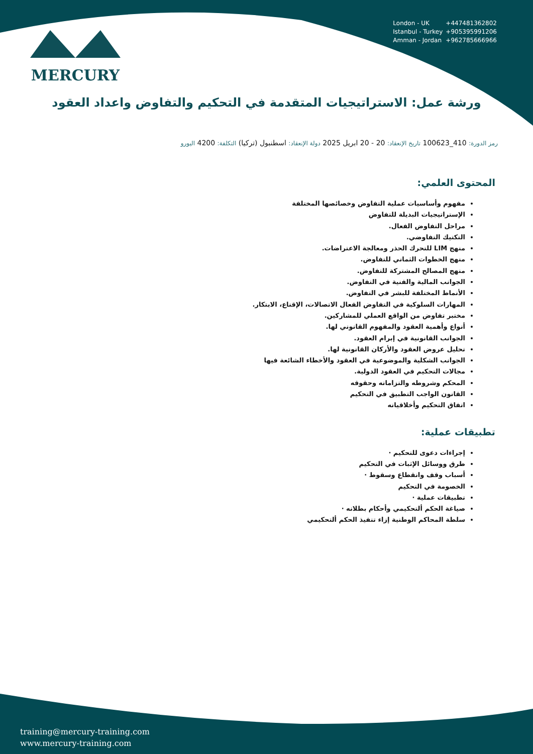MERCURY
London - UK +447481362802
Istanbul - Turkey +905395991206
Amman - Jordan +962785666966
ورشة عمل: الاستراتيجيات المتقدمة في التحكيم والتفاوض واعداد العقود
رمز الدورة: 410_100623 تاريخ الإنعقاد: 20 - 20 ابريل 2025 دولة الإنعقاد: اسطنبول (تركيا) التكلفة: 4200 اليورو
المحتوى العلمي:
مفهوم وأساسيات عملية التفاوض وخصائصها المختلفة
الإستراتيجيات البديلة للتفاوض
مراحل التفاوض الفعال.
التكتيك التفاوضي.
منهج LIM للتحرك الحذر ومعالجة الاعتراضات.
منهج الخطوات الثماني للتفاوض.
منهج المصالح المشتركة للتفاوض.
الجوانب المالية والفنية في التفاوض.
الأنماط المختلفة للبشر في التفاوض.
المهارات السلوكية في التفاوض الفعال الاتصالات، الإقناع، الابتكار.
مختبر تفاوض من الواقع العملي للمشاركين.
أنواع وأهمية العقود والمفهوم القانوني لها.
الجوانب القانونية في إبرام العقود.
تحليل عروض العقود والأركان القانونية لها.
الجوانب الشكلية والموضوعية في العقود والأخطاء الشائعة فيها
مجالات التحكيم في العقود الدولية.
المحكم وشروطه والتزاماته وحقوقه
القانون الواجب التطبيق في التحكيم
اتفاق التحكيم وأخلاقياته
تطبيقات عملية:
إجراءات دعوى للتحكيم ·
طرق ووسائل الإثبات في التحكيم
أسباب وقف وانقطاع وسقوط ·
الخصومة في التحكيم
تطبيقات عملية ·
صياغة الحكم ألتحكيمي وأحكام بطلانه ·
سلطة المحاكم الوطنية إزاء تنفيذ الحكم ألتحكيمي
training@mercury-training.com
www.mercury-training.com